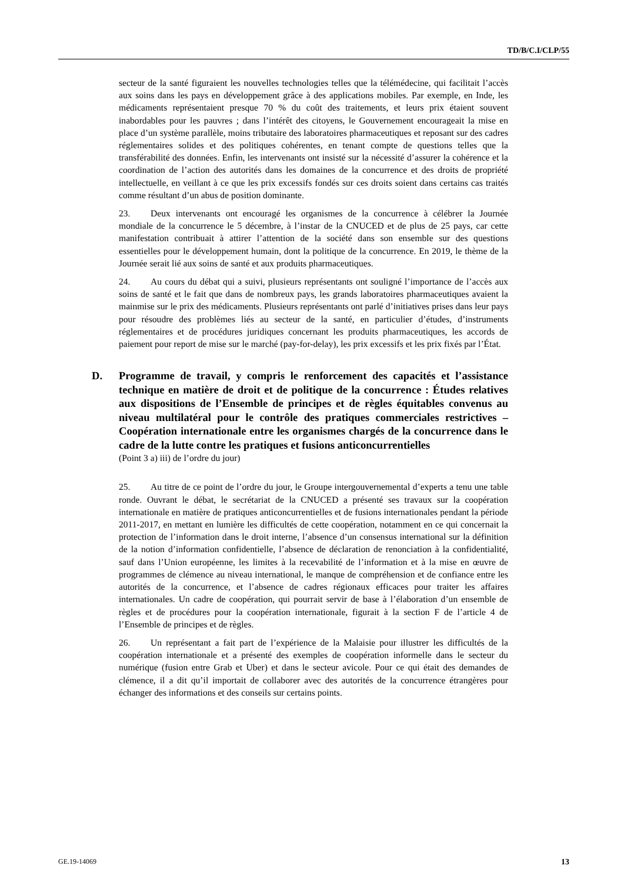TD/B/C.I/CLP/55
secteur de la santé figuraient les nouvelles technologies telles que la télémédecine, qui facilitait l’accès aux soins dans les pays en développement grâce à des applications mobiles. Par exemple, en Inde, les médicaments représentaient presque 70 % du coût des traitements, et leurs prix étaient souvent inabordables pour les pauvres ; dans l’intérêt des citoyens, le Gouvernement encourageait la mise en place d’un système parallèle, moins tributaire des laboratoires pharmaceutiques et reposant sur des cadres réglementaires solides et des politiques cohérentes, en tenant compte de questions telles que la transférabilité des données. Enfin, les intervenants ont insisté sur la nécessité d’assurer la cohérence et la coordination de l’action des autorités dans les domaines de la concurrence et des droits de propriété intellectuelle, en veillant à ce que les prix excessifs fondés sur ces droits soient dans certains cas traités comme résultant d’un abus de position dominante.
23. Deux intervenants ont encouragé les organismes de la concurrence à célébrer la Journée mondiale de la concurrence le 5 décembre, à l’instar de la CNUCED et de plus de 25 pays, car cette manifestation contribuait à attirer l’attention de la société dans son ensemble sur des questions essentielles pour le développement humain, dont la politique de la concurrence. En 2019, le thème de la Journée serait lié aux soins de santé et aux produits pharmaceutiques.
24. Au cours du débat qui a suivi, plusieurs représentants ont souligné l’importance de l’accès aux soins de santé et le fait que dans de nombreux pays, les grands laboratoires pharmaceutiques avaient la mainmise sur le prix des médicaments. Plusieurs représentants ont parlé d’initiatives prises dans leur pays pour résoudre des problèmes liés au secteur de la santé, en particulier d’études, d’instruments réglementaires et de procédures juridiques concernant les produits pharmaceutiques, les accords de paiement pour report de mise sur le marché (pay-for-delay), les prix excessifs et les prix fixés par l’État.
D. Programme de travail, y compris le renforcement des capacités et l’assistance technique en matière de droit et de politique de la concurrence : Études relatives aux dispositions de l’Ensemble de principes et de règles équitables convenus au niveau multilatéral pour le contrôle des pratiques commerciales restrictives – Coopération internationale entre les organismes chargés de la concurrence dans le cadre de la lutte contre les pratiques et fusions anticoncurrentielles
(Point 3 a) iii) de l’ordre du jour)
25. Au titre de ce point de l’ordre du jour, le Groupe intergouvernemental d’experts a tenu une table ronde. Ouvrant le débat, le secrétariat de la CNUCED a présenté ses travaux sur la coopération internationale en matière de pratiques anticoncurrentielles et de fusions internationales pendant la période 2011-2017, en mettant en lumière les difficultés de cette coopération, notamment en ce qui concernait la protection de l’information dans le droit interne, l’absence d’un consensus international sur la définition de la notion d’information confidentielle, l’absence de déclaration de renonciation à la confidentialité, sauf dans l’Union européenne, les limites à la recevabilité de l’information et à la mise en œuvre de programmes de clémence au niveau international, le manque de compréhension et de confiance entre les autorités de la concurrence, et l’absence de cadres régionaux efficaces pour traiter les affaires internationales. Un cadre de coopération, qui pourrait servir de base à l’élaboration d’un ensemble de règles et de procédures pour la coopération internationale, figurait à la section F de l’article 4 de l’Ensemble de principes et de règles.
26. Un représentant a fait part de l’expérience de la Malaisie pour illustrer les difficultés de la coopération internationale et a présenté des exemples de coopération informelle dans le secteur du numérique (fusion entre Grab et Uber) et dans le secteur avicole. Pour ce qui était des demandes de clémence, il a dit qu’il importait de collaborer avec des autorités de la concurrence étrangères pour échanger des informations et des conseils sur certains points.
GE.19-14069 13